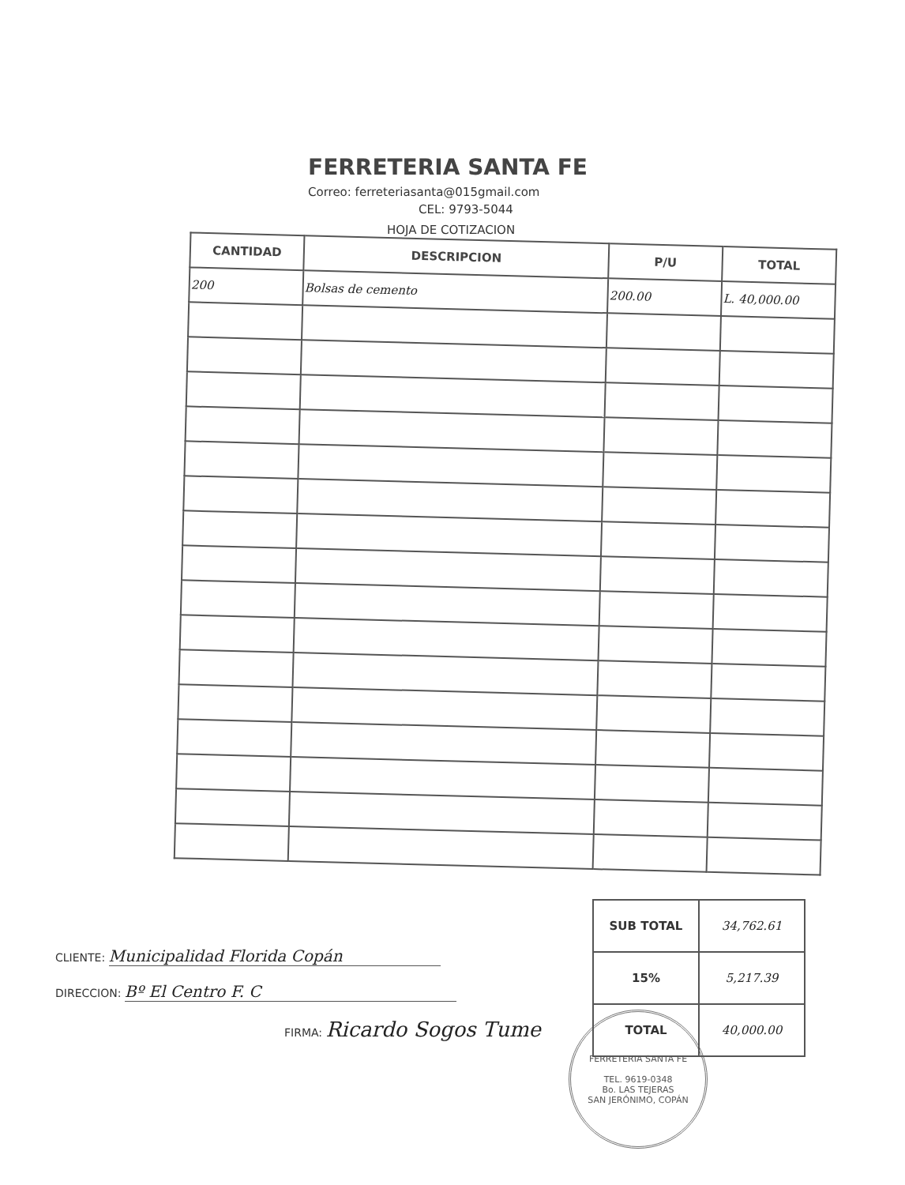FERRETERIA SANTA FE
Correo: ferreteriasanta@015gmail.com
CEL: 9793-5044
HOJA DE COTIZACION
| CANTIDAD | DESCRIPCION | P/U | TOTAL |
| --- | --- | --- | --- |
| 200 | Bolsas de cemento | 200.00 | L. 40,000.00 |
CLIENTE: Municipalidad Florida Copán
DIRECCION: Bº El Centro F. C
FIRMA: Ricardo Sogos Tume
| SUB TOTAL | 34,762.61 |
| 15% | 5,217.39 |
| TOTAL | 40,000.00 |
FERRETERIA SANTA FE
TEL. 9619-0348
Bo. LAS TEJERAS
SAN JERÓNIMO, COPÁN